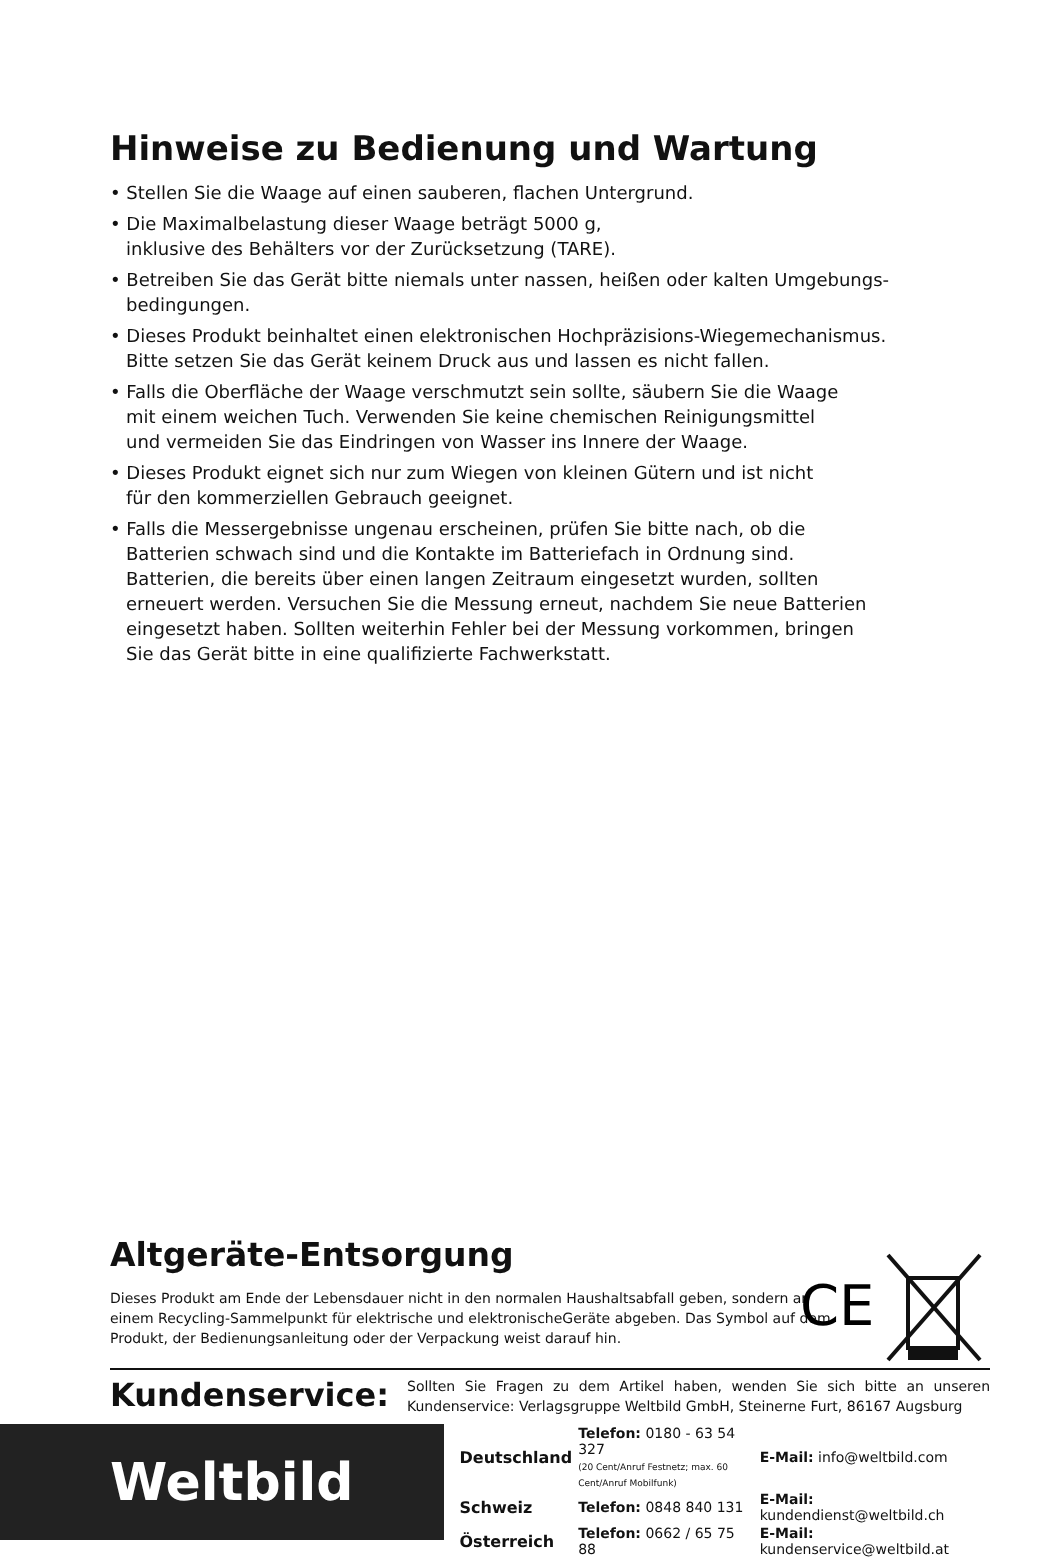Hinweise zu Bedienung und Wartung
• Stellen Sie die Waage auf einen sauberen, flachen Untergrund.
• Die Maximalbelastung dieser Waage beträgt 5000 g,
inklusive des Behälters vor der Zurücksetzung (TARE).
• Betreiben Sie das Gerät bitte niemals unter nassen, heißen oder kalten Umgebungs-
bedingungen.
• Dieses Produkt beinhaltet einen elektronischen Hochpräzisions-Wiegemechanismus.
Bitte setzen Sie das Gerät keinem Druck aus und lassen es nicht fallen.
• Falls die Oberfläche der Waage verschmutzt sein sollte, säubern Sie die Waage
mit einem weichen Tuch. Verwenden Sie keine chemischen Reinigungsmittel
und vermeiden Sie das Eindringen von Wasser ins Innere der Waage.
• Dieses Produkt eignet sich nur zum Wiegen von kleinen Gütern und ist nicht
für den kommerziellen Gebrauch geeignet.
• Falls die Messergebnisse ungenau erscheinen, prüfen Sie bitte nach, ob die
Batterien schwach sind und die Kontakte im Batteriefach in Ordnung sind.
Batterien, die bereits über einen langen Zeitraum eingesetzt wurden, sollten
erneuert werden. Versuchen Sie die Messung erneut, nachdem Sie neue Batterien
eingesetzt haben. Sollten weiterhin Fehler bei der Messung vorkommen, bringen
Sie das Gerät bitte in eine qualifizierte Fachwerkstatt.
Altgeräte-Entsorgung
Dieses Produkt am Ende der Lebensdauer nicht in den normalen Haushaltsabfall geben, sondern an einem Recycling-Sammelpunkt für elektrische und elektronischeGeräte abgeben. Das Symbol auf dem Produkt, der Bedienungsanleitung oder der Verpackung weist darauf hin.
CE
Kundenservice:
Sollten Sie Fragen zu dem Artikel haben, wenden Sie sich bitte an unseren Kundenservice: Verlagsgruppe Weltbild GmbH, Steinerne Furt, 86167 Augsburg
Weltbild
| Deutschland | Telefon: 0180 - 63 54 327 (20 Cent/Anruf Festnetz; max. 60 Cent/Anruf Mobilfunk) | E-Mail: info@weltbild.com |
| Schweiz | Telefon: 0848 840 131 | E-Mail: kundendienst@weltbild.ch |
| Österreich | Telefon: 0662 / 65 75 88 | E-Mail: kundenservice@weltbild.at |